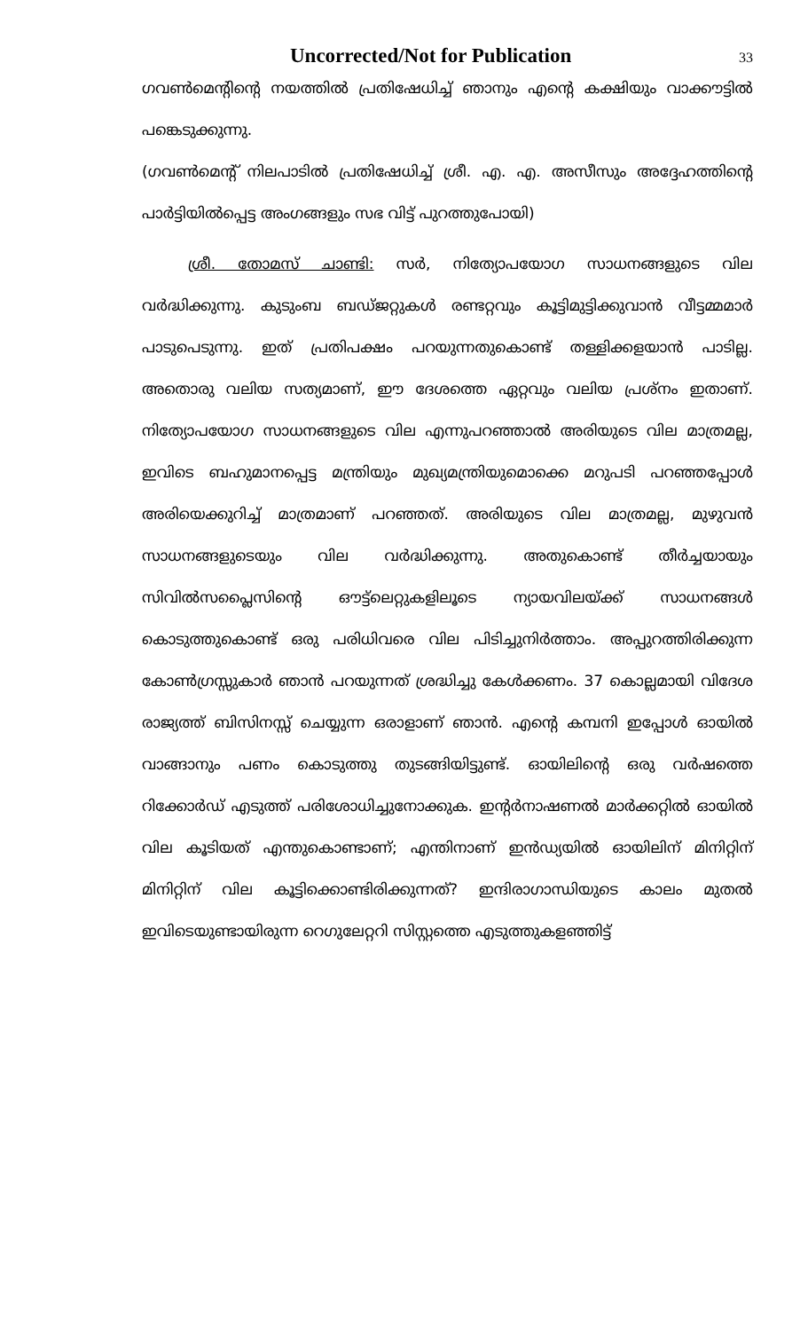Uncorrected/Not for Publication 33
ഗവൺമെന്റിന്റെ നയത്തിൽ പ്രതിഷേധിച്ച് ഞാനും എന്റെ കക്ഷിയും വാക്കൗട്ടിൽ പങ്കെടുക്കുന്നു.
(ഗവൺമെന്റ് നിലപാടിൽ പ്രതിഷേധിച്ച് ശ്രീ. എ. എ. അസീസും അദ്ദേഹത്തിന്റെ പാർട്ടിയിൽപ്പെട്ട അംഗങ്ങളും സഭ വിട്ട് പുറത്തുപോയി)
ശ്രീ. തോമസ് ചാണ്ടി: സർ, നിത്യോപയോഗ സാധനങ്ങളുടെ വില വർദ്ധിക്കുന്നു. കുടുംബ ബഡ്ജറ്റുകൾ രണ്ടറ്റവും കൂട്ടിമുട്ടിക്കുവാൻ വീട്ടമ്മമാർ പാടുപെടുന്നു. ഇത് പ്രതിപക്ഷം പറയുന്നതുകൊണ്ട് തള്ളിക്കളയാൻ പാടില്ല. അതൊരു വലിയ സത്യമാണ്, ഈ ദേശത്തെ ഏറ്റവും വലിയ പ്രശ്നം ഇതാണ്. നിത്യോപയോഗ സാധനങ്ങളുടെ വില എന്നുപറഞ്ഞാൽ അരിയുടെ വില മാത്രമല്ല, ഇവിടെ ബഹുമാനപ്പെട്ട മന്ത്രിയും മുഖ്യമന്ത്രിയുമൊക്കെ മറുപടി പറഞ്ഞപ്പോൾ അരിയെക്കുറിച്ച് മാത്രമാണ് പറഞ്ഞത്. അരിയുടെ വില മാത്രമല്ല, മുഴുവൻ സാധനങ്ങളുടെയും വില വർദ്ധിക്കുന്നു. അതുകൊണ്ട് തീർച്ചയായും സിവിൽസപ്ലൈസിന്റെ ഔട്ട്ലെറ്റുകളിലൂടെ ന്യായവിലയ്ക്ക് സാധനങ്ങൾ കൊടുത്തുകൊണ്ട് ഒരു പരിധിവരെ വില പിടിച്ചുനിർത്താം. അപ്പുറത്തിരിക്കുന്ന കോൺഗ്രസ്സുകാർ ഞാൻ പറയുന്നത് ശ്രദ്ധിച്ചു കേൾക്കണം. 37 കൊല്ലമായി വിദേശ രാജ്യത്ത് ബിസിനസ്സ് ചെയ്യുന്ന ഒരാളാണ് ഞാൻ. എന്റെ കമ്പനി ഇപ്പോൾ ഓയിൽ വാങ്ങാനും പണം കൊടുത്തു തുടങ്ങിയിട്ടുണ്ട്. ഓയിലിന്റെ ഒരു വർഷത്തെ റിക്കോർഡ് എടുത്ത് പരിശോധിച്ചുനോക്കുക. ഇന്റർനാഷണൽ മാർക്കറ്റിൽ ഓയിൽ വില കൂടിയത് എന്തുകൊണ്ടാണ്; എന്തിനാണ് ഇൻഡ്യയിൽ ഓയിലിന് മിനിറ്റിന് മിനിറ്റിന് വില കൂട്ടിക്കൊണ്ടിരിക്കുന്നത്? ഇന്ദിരാഗാന്ധിയുടെ കാലം മുതൽ ഇവിടെയുണ്ടായിരുന്ന റെഗുലേറ്ററി സിസ്റ്റത്തെ എടുത്തുകളഞ്ഞിട്ട്